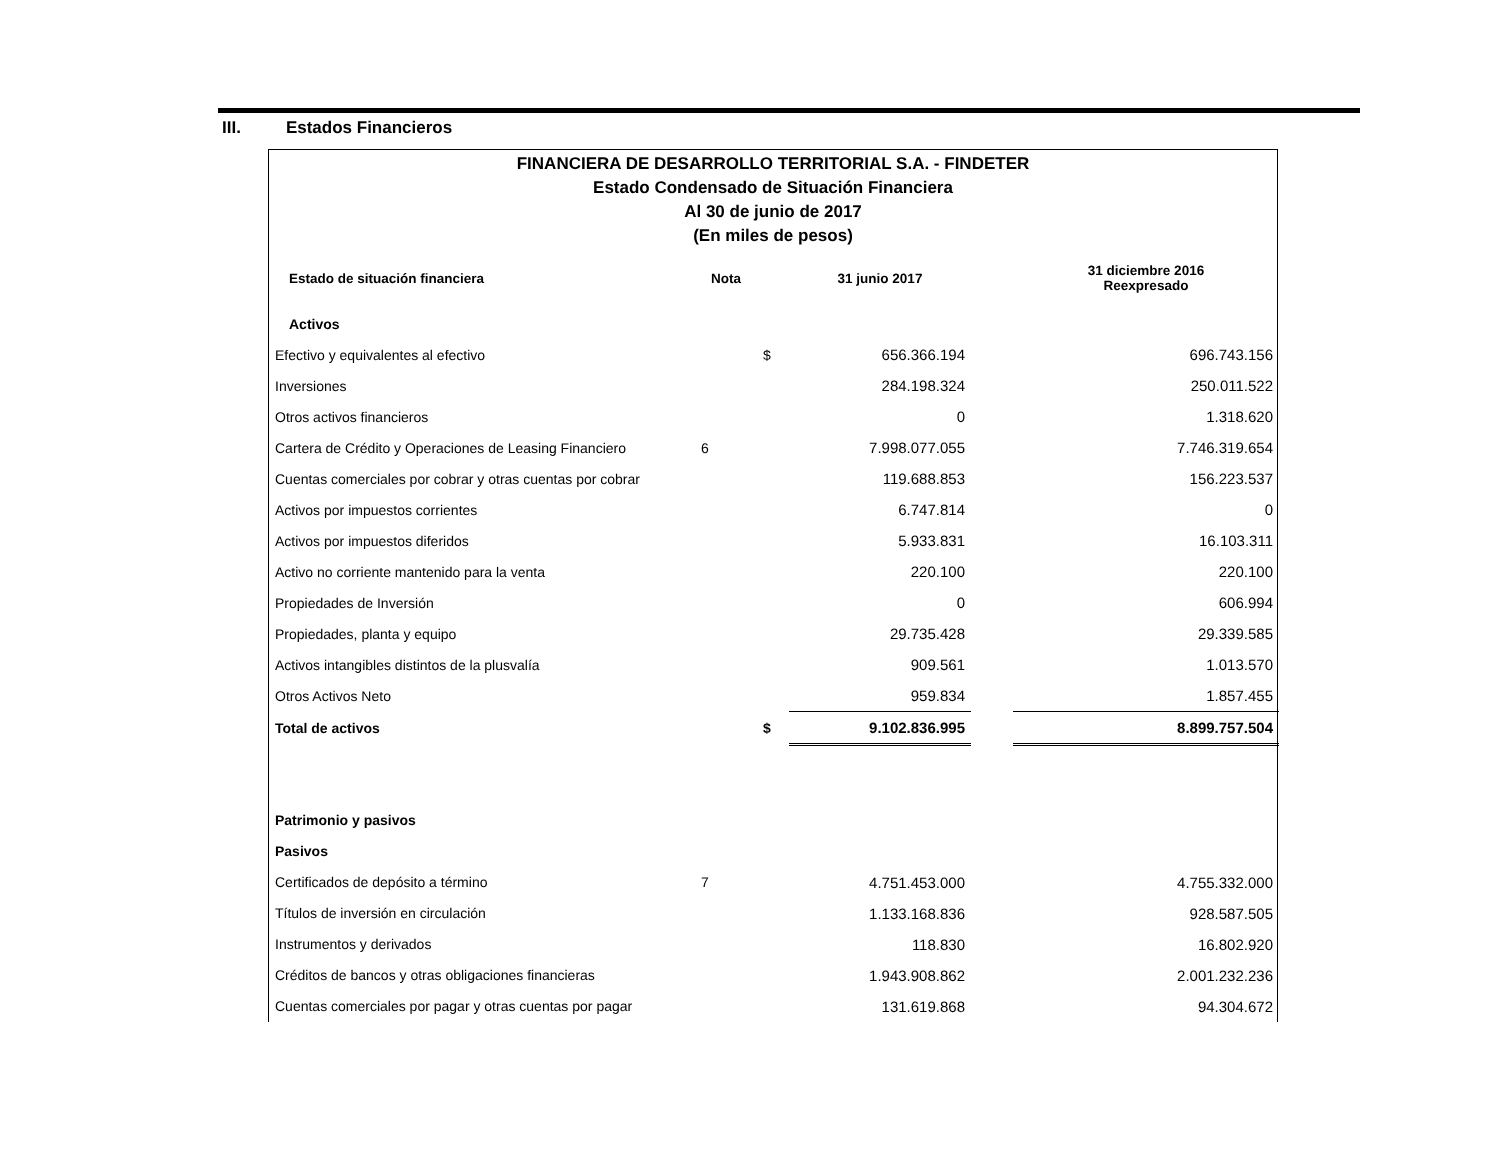III. Estados Financieros
FINANCIERA DE DESARROLLO TERRITORIAL S.A. - FINDETER
Estado Condensado de Situación Financiera
Al 30 de junio de 2017
(En miles de pesos)
| Estado de situación financiera | Nota | | 31 junio 2017 | | 31 diciembre 2016 Reexpresado |
| --- | --- | --- | --- | --- | --- |
| Activos | | | | | |
| Efectivo y equivalentes al efectivo | | $ | 656.366.194 | | 696.743.156 |
| Inversiones | | | 284.198.324 | | 250.011.522 |
| Otros activos financieros | | | 0 | | 1.318.620 |
| Cartera de Crédito y Operaciones de Leasing Financiero | 6 | | 7.998.077.055 | | 7.746.319.654 |
| Cuentas comerciales por cobrar y otras cuentas por cobrar | | | 119.688.853 | | 156.223.537 |
| Activos por impuestos corrientes | | | 6.747.814 | | 0 |
| Activos por impuestos diferidos | | | 5.933.831 | | 16.103.311 |
| Activo no corriente mantenido para la venta | | | 220.100 | | 220.100 |
| Propiedades de Inversión | | | 0 | | 606.994 |
| Propiedades, planta y equipo | | | 29.735.428 | | 29.339.585 |
| Activos intangibles distintos de la plusvalía | | | 909.561 | | 1.013.570 |
| Otros Activos Neto | | | 959.834 | | 1.857.455 |
| Total de activos | | $ | 9.102.836.995 | | 8.899.757.504 |
| Patrimonio y pasivos | | | | | |
| Pasivos | | | | | |
| Certificados de depósito a término | 7 | | 4.751.453.000 | | 4.755.332.000 |
| Títulos de inversión en circulación | | | 1.133.168.836 | | 928.587.505 |
| Instrumentos y derivados | | | 118.830 | | 16.802.920 |
| Créditos de bancos y otras obligaciones financieras | | | 1.943.908.862 | | 2.001.232.236 |
| Cuentas comerciales por pagar y otras cuentas por pagar | | | 131.619.868 | | 94.304.672 |